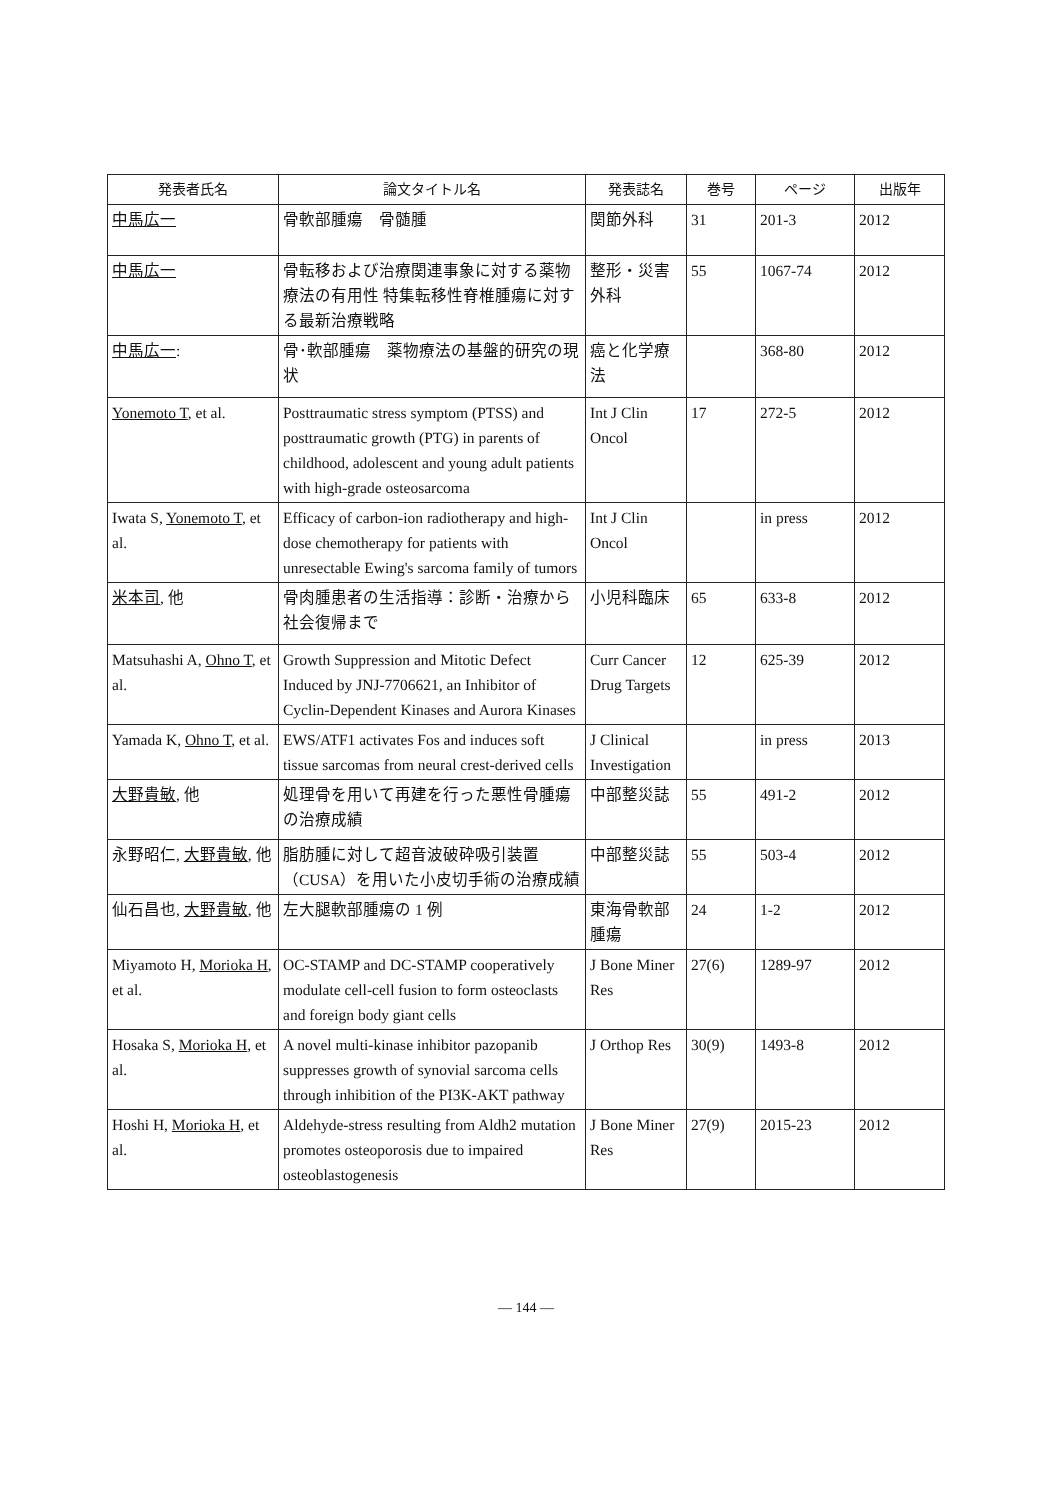| 発表者氏名 | 論文タイトル名 | 発表誌名 | 巻号 | ページ | 出版年 |
| --- | --- | --- | --- | --- | --- |
| 中馬広一 | 骨軟部腫瘍 骨髄腫 | 関節外科 | 31 | 201-3 | 2012 |
| 中馬広一 | 骨転移および治療関連事象に対する薬物療法の有用性 特集転移性脊椎腫瘍に対する最新治療戦略 | 整形・災害外科 | 55 | 1067-74 | 2012 |
| 中馬広一 : | 骨･軟部腫瘍 薬物療法の基盤的研究の現状 | 癌と化学療法 | | 368-80 | 2012 |
| Yonemoto T , et al. | Posttraumatic stress symptom (PTSS) and posttraumatic growth (PTG) in parents of childhood, adolescent and young adult patients with high-grade osteosarcoma | Int J Clin Oncol | 17 | 272-5 | 2012 |
| Iwata S, Yonemoto T , et al. | Efficacy of carbon-ion radiotherapy and high-dose chemotherapy for patients with unresectable Ewing's sarcoma family of tumors | Int J Clin Oncol | | in press | 2012 |
| 米本司 , 他 | 骨肉腫患者の生活指導：診断・治療から社会復帰まで | 小児科臨床 | 65 | 633-8 | 2012 |
| Matsuhashi A, Ohno T , et al. | Growth Suppression and Mitotic Defect Induced by JNJ-7706621, an Inhibitor of Cyclin-Dependent Kinases and Aurora Kinases | Curr Cancer Drug Targets | 12 | 625-39 | 2012 |
| Yamada K, Ohno T , et al. | EWS/ATF1 activates Fos and induces soft tissue sarcomas from neural crest-derived cells | J Clinical Investigation | | in press | 2013 |
| 大野貴敏 , 他 | 処理骨を用いて再建を行った悪性骨腫瘍の治療成績 | 中部整災誌 | 55 | 491-2 | 2012 |
| 永野昭仁, 大野貴敏 , 他 | 脂肪腫に対して超音波破砕吸引装置（CUSA）を用いた小皮切手術の治療成績 | 中部整災誌 | 55 | 503-4 | 2012 |
| 仙石昌也, 大野貴敏 , 他 | 左大腿軟部腫瘍の 1 例 | 東海骨軟部腫瘍 | 24 | 1-2 | 2012 |
| Miyamoto H, Morioka H , et al. | OC-STAMP and DC-STAMP cooperatively modulate cell-cell fusion to form osteoclasts and foreign body giant cells | J Bone Miner Res | 27(6) | 1289-97 | 2012 |
| Hosaka S, Morioka H , et al. | A novel multi-kinase inhibitor pazopanib suppresses growth of synovial sarcoma cells through inhibition of the PI3K-AKT pathway | J Orthop Res | 30(9) | 1493-8 | 2012 |
| Hoshi H, Morioka H , et al. | Aldehyde-stress resulting from Aldh2 mutation promotes osteoporosis due to impaired osteoblastogenesis | J Bone Miner Res | 27(9) | 2015-23 | 2012 |
— 144 —